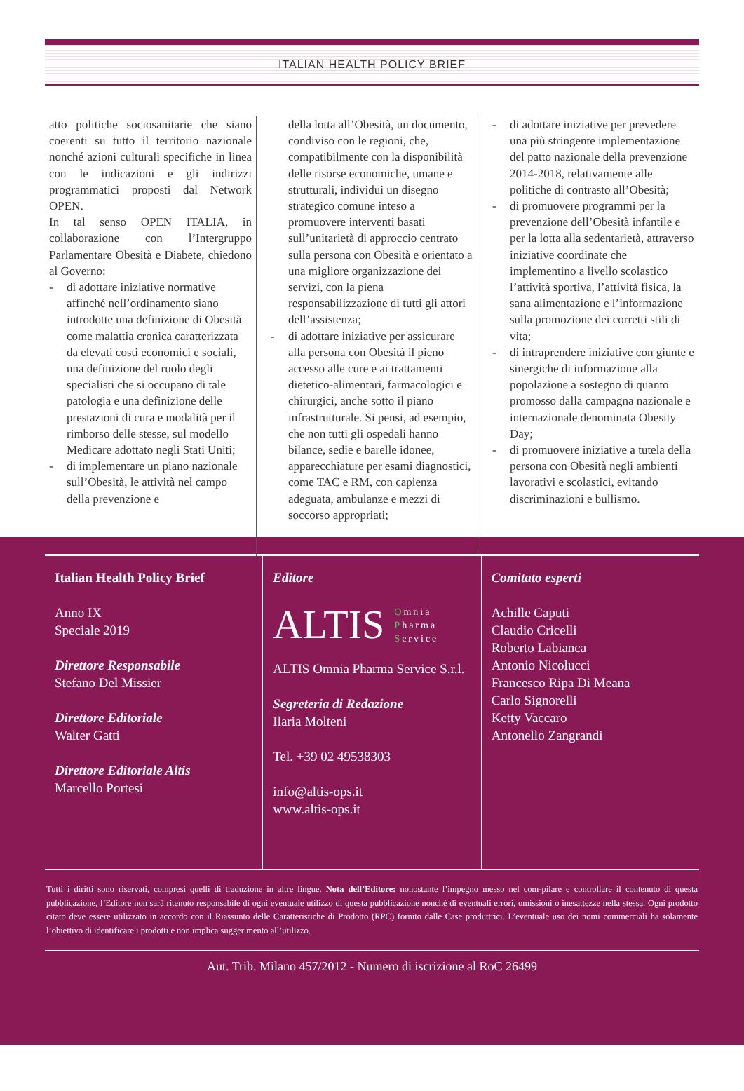ITALIAN HEALTH POLICY BRIEF
atto politiche sociosanitarie che siano coerenti su tutto il territorio nazionale nonché azioni culturali specifiche in linea con le indicazioni e gli indirizzi programmatici proposti dal Network OPEN.
In tal senso OPEN ITALIA, in collaborazione con l’Intergruppo Parlamentare Obesità e Diabete, chiedono al Governo:
- di adottare iniziative normative affinché nell’ordinamento siano introdotte una definizione di Obesità come malattia cronica caratterizzata da elevati costi economici e sociali, una definizione del ruolo degli specialisti che si occupano di tale patologia e una definizione delle prestazioni di cura e modalità per il rimborso delle stesse, sul modello Medicare adottato negli Stati Uniti;
- di implementare un piano nazionale sull’Obesità, le attività nel campo della prevenzione e
della lotta all’Obesità, un documento, condiviso con le regioni, che, compatibilmente con la disponibilità delle risorse economiche, umane e strutturali, individui un disegno strategico comune inteso a promuovere interventi basati sull’unitarietà di approccio centrato sulla persona con Obesità e orientato a una migliore organizzazione dei servizi, con la piena responsabilizzazione di tutti gli attori dell’assistenza;
- di adottare iniziative per assicurare alla persona con Obesità il pieno accesso alle cure e ai trattamenti dietetico-alimentari, farmacologici e chirurgici, anche sotto il piano infrastrutturale. Si pensi, ad esempio, che non tutti gli ospedali hanno bilance, sedie e barelle idonee, apparecchiature per esami diagnostici, come TAC e RM, con capienza adeguata, ambulanze e mezzi di soccorso appropriati;
- di adottare iniziative per prevedere una più stringente implementazione del patto nazionale della prevenzione 2014-2018, relativamente alle politiche di contrasto all’Obesità;
- di promuovere programmi per la prevenzione dell’Obesità infantile e per la lotta alla sedentarietà, attraverso iniziative coordinate che implementino a livello scolastico l’attività sportiva, l’attività fisica, la sana alimentazione e l’informazione sulla promozione dei corretti stili di vita;
- di intraprendere iniziative con giunte e sinergiche di informazione alla popolazione a sostegno di quanto promosso dalla campagna nazionale e internazionale denominata Obesity Day;
- di promuovere iniziative a tutela della persona con Obesità negli ambienti lavorativi e scolastici, evitando discriminazioni e bullismo.
Italian Health Policy Brief
Anno IX
Speciale 2019
Direttore Responsabile
Stefano Del Missier
Direttore Editoriale
Walter Gatti
Direttore Editoriale Altis
Marcello Portesi
Editore
ALTIS Omnia
Pharma
Service
ALTIS Omnia Pharma Service S.r.l.
Segreteria di Redazione
Ilaria Molteni
Tel. +39 02 49538303
info@altis-ops.it
www.altis-ops.it
Comitato esperti
Achille Caputi
Claudio Cricelli
Roberto Labianca
Antonio Nicolucci
Francesco Ripa Di Meana
Carlo Signorelli
Ketty Vaccaro
Antonello Zangrandi
Tutti i diritti sono riservati, compresi quelli di traduzione in altre lingue. Nota dell’Editore: nonostante l’impegno messo nel com-pilare e controllare il contenuto di questa pubblicazione, l’Editore non sarà ritenuto responsabile di ogni eventuale utilizzo di questa pubblicazione nonché di eventuali errori, omissioni o inesattezze nella stessa. Ogni prodotto citato deve essere utilizzato in accordo con il Riassunto delle Caratteristiche di Prodotto (RPC) fornito dalle Case produttrici. L’eventuale uso dei nomi commerciali ha solamente l’obiettivo di identificare i prodotti e non implica suggerimento all’utilizzo.
Aut. Trib. Milano 457/2012 - Numero di iscrizione al RoC 26499